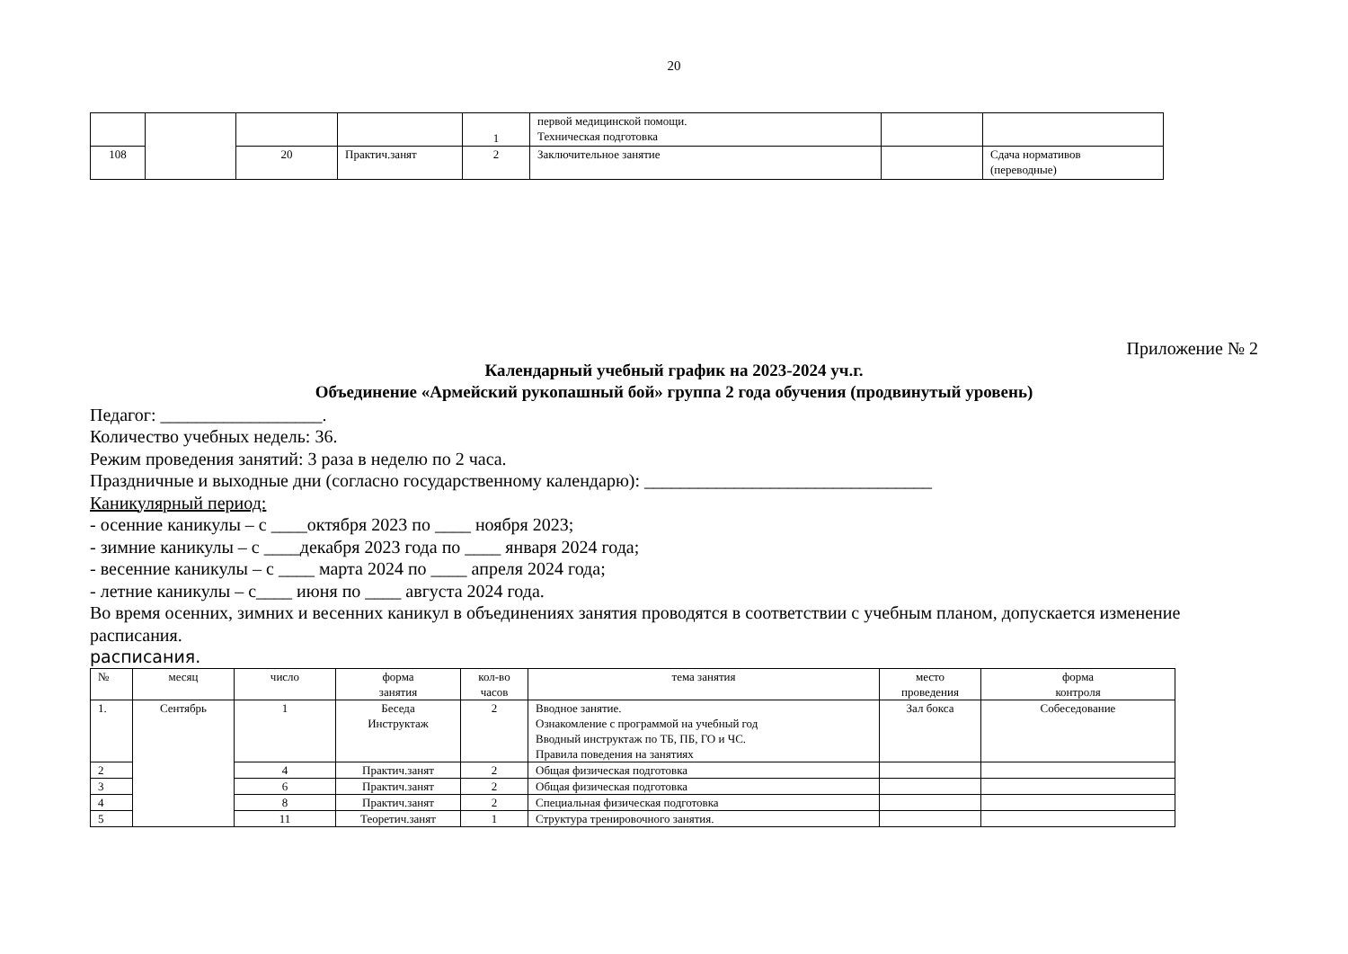20
| | | | | 1 | первой медицинской помощи. Техническая подготовка | | |
| 108 | | 20 | Практич.занят | 2 | Заключительное занятие | | Сдача нормативов (переводные) |
Приложение № 2
Календарный учебный график на 2023-2024 уч.г.
Объединение «Армейский рукопашный бой» группа 2 года обучения (продвинутый уровень)
Педагог: __________________.
Количество учебных недель: 36.
Режим проведения занятий: 3 раза в неделю по 2 часа.
Праздничные и выходные дни (согласно государственному календарю): ________________________________
Каникулярный период:
- осенние каникулы – с ____октября 2023 по ____ ноября 2023;
- зимние каникулы – с ____декабря 2023 года по ____ января 2024 года;
- весенние каникулы – с ____ марта 2024 по ____ апреля 2024 года;
- летние каникулы – с____ июня по ____ августа 2024 года.
Во время осенних, зимних и весенних каникул в объединениях занятия проводятся в соответствии с учебным планом, допускается изменение расписания.
расписания.
| № | месяц | число | форма занятия | кол-во часов | тема занятия | место проведения | форма контроля |
| 1. | Сентябрь | 1 | Беседа Инструктаж | 2 | Вводное занятие. Ознакомление с программой на учебный год Вводный инструктаж по ТБ, ПБ, ГО и ЧС. Правила поведения на занятиях | Зал бокса | Собеседование |
| 2 | | 4 | Практич.занят | 2 | Общая физическая подготовка | | |
| 3 | | 6 | Практич.занят | 2 | Общая физическая подготовка | | |
| 4 | | 8 | Практич.занят | 2 | Специальная физическая подготовка | | |
| 5 | | 11 | Теоретич.занят | 1 | Структура тренировочного занятия. | | |